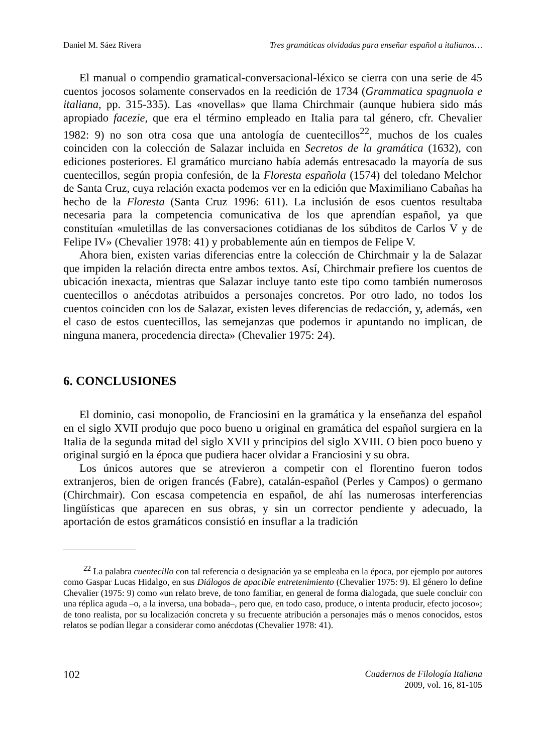Daniel M. Sáez Rivera Tres gramáticas olvidadas para enseñar español a italianos…
El manual o compendio gramatical-conversacional-léxico se cierra con una serie de 45 cuentos jocosos solamente conservados en la reedición de 1734 (Grammatica spagnuola e italiana, pp. 315-335). Las «novellas» que llama Chirchmair (aunque hubiera sido más apropiado facezie, que era el término empleado en Italia para tal género, cfr. Chevalier 1982: 9) no son otra cosa que una antología de cuentecillos<sup>22</sup>, muchos de los cuales coinciden con la colección de Salazar incluida en Secretos de la gramática (1632), con ediciones posteriores. El gramático murciano había además entresacado la mayoría de sus cuentecillos, según propia confesión, de la Floresta española (1574) del toledano Melchor de Santa Cruz, cuya relación exacta podemos ver en la edición que Maximiliano Cabañas ha hecho de la Floresta (Santa Cruz 1996: 611). La inclusión de esos cuentos resultaba necesaria para la competencia comunicativa de los que aprendían español, ya que constituían «muletillas de las conversaciones cotidianas de los súbditos de Carlos V y de Felipe IV» (Chevalier 1978: 41) y probablemente aún en tiempos de Felipe V.
Ahora bien, existen varias diferencias entre la colección de Chirchmair y la de Salazar que impiden la relación directa entre ambos textos. Así, Chirchmair prefiere los cuentos de ubicación inexacta, mientras que Salazar incluye tanto este tipo como también numerosos cuentecillos o anécdotas atribuidos a personajes concretos. Por otro lado, no todos los cuentos coinciden con los de Salazar, existen leves diferencias de redacción, y, además, «en el caso de estos cuentecillos, las semejanzas que podemos ir apuntando no implican, de ninguna manera, procedencia directa» (Chevalier 1975: 24).
6. CONCLUSIONES
El dominio, casi monopolio, de Franciosini en la gramática y la enseñanza del español en el siglo XVII produjo que poco bueno u original en gramática del español surgiera en la Italia de la segunda mitad del siglo XVII y principios del siglo XVIII. O bien poco bueno y original surgió en la época que pudiera hacer olvidar a Franciosini y su obra.
Los únicos autores que se atrevieron a competir con el florentino fueron todos extranjeros, bien de origen francés (Fabre), catalán-español (Perles y Campos) o germano (Chirchmair). Con escasa competencia en español, de ahí las numerosas interferencias lingüísticas que aparecen en sus obras, y sin un corrector pendiente y adecuado, la aportación de estos gramáticos consistió en insuflar a la tradición
<sup>22</sup> La palabra cuentecillo con tal referencia o designación ya se empleaba en la época, por ejemplo por autores como Gaspar Lucas Hidalgo, en sus Diálogos de apacible entretenimiento (Chevalier 1975: 9). El género lo define Chevalier (1975: 9) como «un relato breve, de tono familiar, en general de forma dialogada, que suele concluir con una réplica aguda –o, a la inversa, una bobada–, pero que, en todo caso, produce, o intenta producir, efecto jocoso»; de tono realista, por su localización concreta y su frecuente atribución a personajes más o menos conocidos, estos relatos se podían llegar a considerar como anécdotas (Chevalier 1978: 41).
102 Cuadernos de Filología Italiana
2009, vol. 16, 81-105